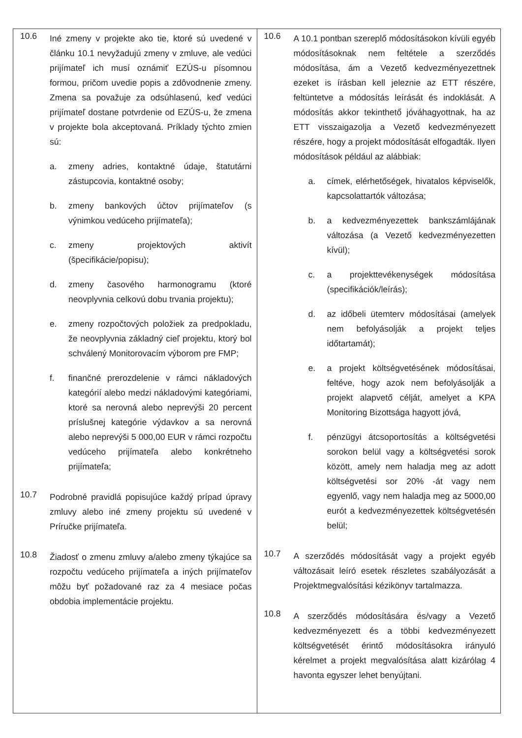| 10.6 Iné zmeny v projekte ako tie, ktoré sú uvedené v článku 10.1 nevyžadujú zmeny v zmluve, ale vedúci prijímateľ ich musí oznámiť EZÚS-u písomnou formou, pričom uvedie popis a zdôvodnenie zmeny. Zmena sa považuje za odsúhlasenú, keď vedúci prijímateľ dostane potvrdenie od EZÚS-u, že zmena v projekte bola akceptovaná. Príklady týchto zmien sú: a. zmeny adries, kontaktné údaje, štatutárni zástupcovia, kontaktné osoby; b. zmeny bankových účtov prijímateľov (s výnimkou vedúceho prijímateľa); c. zmeny projektových aktivít (špecifikácie/popisu); d. zmeny časového harmonogramu (ktoré neovplyvnia celkovú dobu trvania projektu); e. zmeny rozpočtových položiek za predpokladu, že neovplyvnia základný cieľ projektu, ktorý bol schválený Monitorovacím výborom pre FMP; f. finančné prerozdelenie v rámci nákladových kategórií alebo medzi nákladovými kategóriami, ktoré sa nerovná alebo neprevýši 20 percent príslušnej kategórie výdavkov a sa nerovná alebo neprevýši 5 000,00 EUR v rámci rozpočtu vedúceho prijímateľa alebo konkrétneho prijímateľa; 10.7 Podrobné pravidlá popisujúce každý prípad úpravy zmluvy alebo iné zmeny projektu sú uvedené v Príručke prijímateľa. 10.8 Žiadosť o zmenu zmluvy a/alebo zmeny týkajúce sa rozpočtu vedúceho prijímateľa a iných prijímateľov môžu byť požadované raz za 4 mesiace počas obdobia implementácie projektu. | 10.6 A 10.1 pontban szereplő módosításokon kívüli egyéb módosításoknak nem feltétele a szerződés módosítása, ám a Vezető kedvezményezettnek ezeket is írásban kell jeleznie az ETT részére, feltüntetve a módosítás leírását és indoklását. A módosítás akkor tekinthető jóváhagyottnak, ha az ETT visszaigazolja a Vezető kedvezményezett részére, hogy a projekt módosítását elfogadták. Ilyen módosítások például az alábbiak: a. címek, elérhetőségek, hivatalos képviselők, kapcsolattartók változása; b. a kedvezményezettek bankszámlájának változása (a Vezető kedvezményezetten kívül); c. a projekttevékenységek módosítása (specifikációk/leírás); d. az időbeli ütemterv módosításai (amelyek nem befolyásolják a projekt teljes időtartamát); e. a projekt költségvetésének módosításai, feltéve, hogy azok nem befolyásolják a projekt alapvető célját, amelyet a KPA Monitoring Bizottsága hagyott jóvá, f. pénzügyi átcsoportosítás a költségvetési sorokon belül vagy a költségvetési sorok között, amely nem haladja meg az adott költségvetési sor 20% -át vagy nem egyenlő, vagy nem haladja meg az 5000,00 eurót a kedvezményezettek költségvetésén belül; 10.7 A szerződés módosítását vagy a projekt egyéb változásait leíró esetek részletes szabályozását a Projektmegvalósítási kézikönyv tartalmazza. 10.8 A szerződés módosítására és/vagy a Vezető kedvezményezett és a többi kedvezményezett költségvetését érintő módosításokra irányuló kérelmet a projekt megvalósítása alatt kizárólag 4 havonta egyszer lehet benyújtani. |